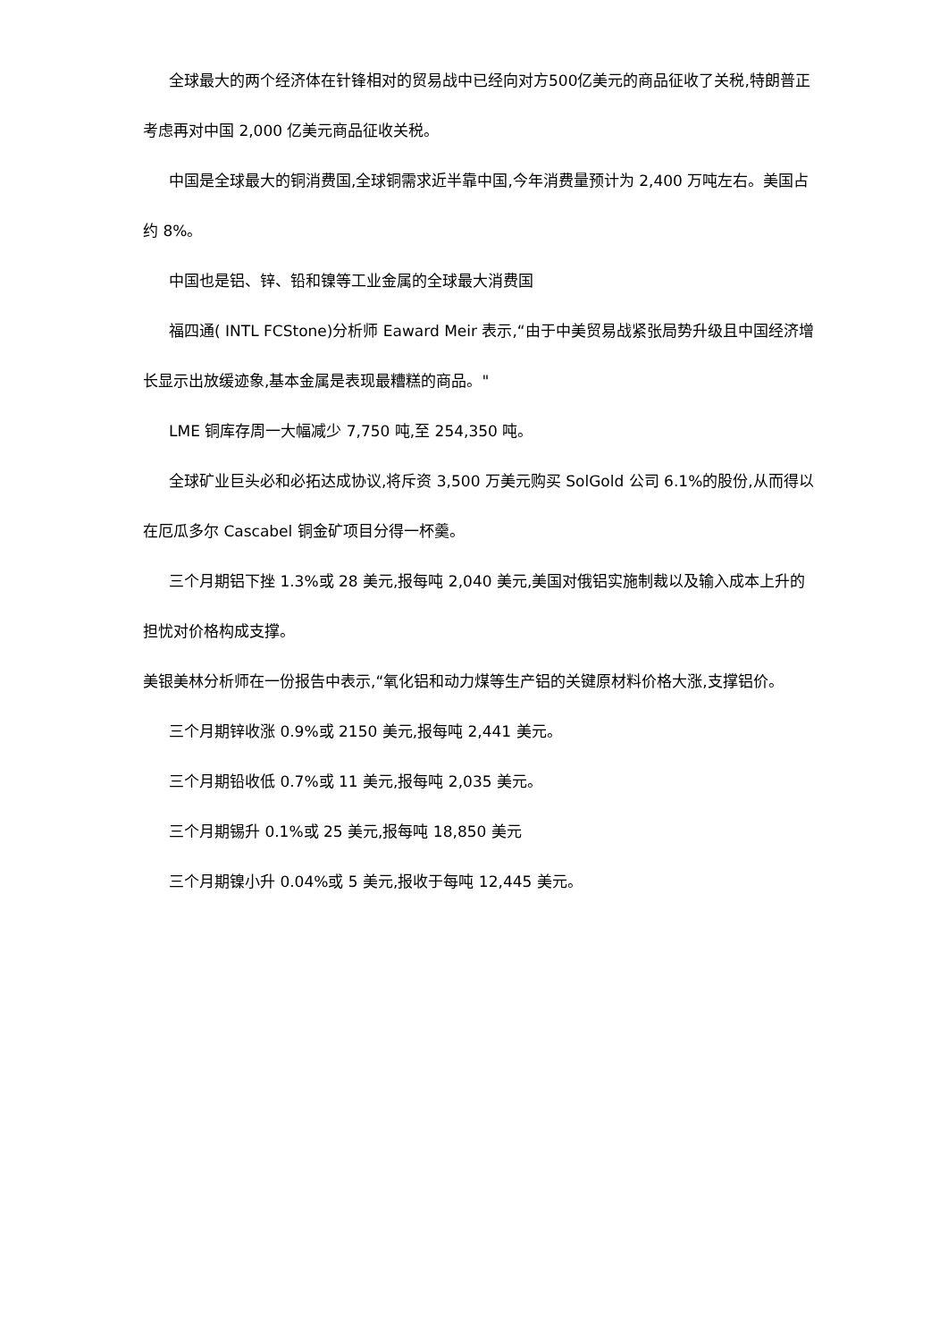全球最大的两个经济体在针锋相对的贸易战中已经向对方500亿美元的商品征收了关税,特朗普正考虑再对中国 2,000 亿美元商品征收关税。
中国是全球最大的铜消费国,全球铜需求近半靠中国,今年消费量预计为 2,400 万吨左右。美国占约 8%。
中国也是铝、锌、铅和镍等工业金属的全球最大消费国
福四通( INTL FCStone)分析师 Eaward Meir 表示,“由于中美贸易战紧张局势升级且中国经济增长显示出放缓迹象,基本金属是表现最糟糕的商品。"
LME 铜库存周一大幅减少 7,750 吨,至 254,350 吨。
全球矿业巨头必和必拓达成协议,将斥资 3,500 万美元购买 SolGold 公司 6.1%的股份,从而得以在厄瓜多尔 Cascabel 铜金矿项目分得一杯羹。
三个月期铝下挫 1.3%或 28 美元,报每吨 2,040 美元,美国对俄铝实施制裁以及输入成本上升的担忧对价格构成支撑。
美银美林分析师在一份报告中表示,“氧化铝和动力煤等生产铝的关键原材料价格大涨,支撑铝价。
三个月期锌收涨 0.9%或 2150 美元,报每吨 2,441 美元。
三个月期铅收低 0.7%或 11 美元,报每吨 2,035 美元。
三个月期锡升 0.1%或 25 美元,报每吨 18,850 美元
三个月期镍小升 0.04%或 5 美元,报收于每吨 12,445 美元。